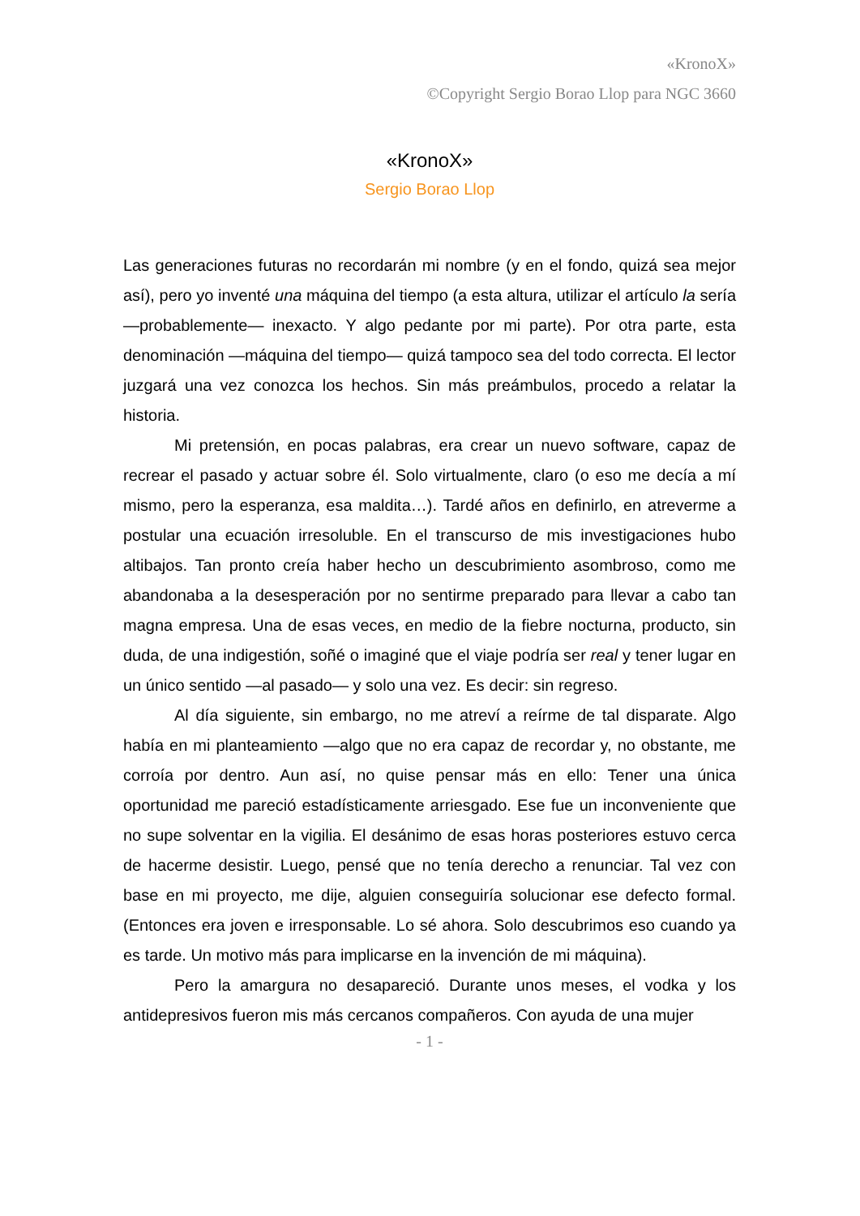«KronoX»
©Copyright Sergio Borao Llop para NGC 3660
«KronoX»
Sergio Borao Llop
Las generaciones futuras no recordarán mi nombre (y en el fondo, quizá sea mejor así), pero yo inventé una máquina del tiempo (a esta altura, utilizar el artículo la sería —probablemente— inexacto. Y algo pedante por mi parte). Por otra parte, esta denominación —máquina del tiempo— quizá tampoco sea del todo correcta. El lector juzgará una vez conozca los hechos. Sin más preámbulos, procedo a relatar la historia.
Mi pretensión, en pocas palabras, era crear un nuevo software, capaz de recrear el pasado y actuar sobre él. Solo virtualmente, claro (o eso me decía a mí mismo, pero la esperanza, esa maldita…). Tardé años en definirlo, en atreverme a postular una ecuación irresoluble. En el transcurso de mis investigaciones hubo altibajos. Tan pronto creía haber hecho un descubrimiento asombroso, como me abandonaba a la desesperación por no sentirme preparado para llevar a cabo tan magna empresa. Una de esas veces, en medio de la fiebre nocturna, producto, sin duda, de una indigestión, soñé o imaginé que el viaje podría ser real y tener lugar en un único sentido —al pasado— y solo una vez. Es decir: sin regreso.
Al día siguiente, sin embargo, no me atreví a reírme de tal disparate. Algo había en mi planteamiento —algo que no era capaz de recordar y, no obstante, me corroía por dentro. Aun así, no quise pensar más en ello: Tener una única oportunidad me pareció estadísticamente arriesgado. Ese fue un inconveniente que no supe solventar en la vigilia. El desánimo de esas horas posteriores estuvo cerca de hacerme desistir. Luego, pensé que no tenía derecho a renunciar. Tal vez con base en mi proyecto, me dije, alguien conseguiría solucionar ese defecto formal. (Entonces era joven e irresponsable. Lo sé ahora. Solo descubrimos eso cuando ya es tarde. Un motivo más para implicarse en la invención de mi máquina).
Pero la amargura no desapareció. Durante unos meses, el vodka y los antidepresivos fueron mis más cercanos compañeros. Con ayuda de una mujer
- 1 -